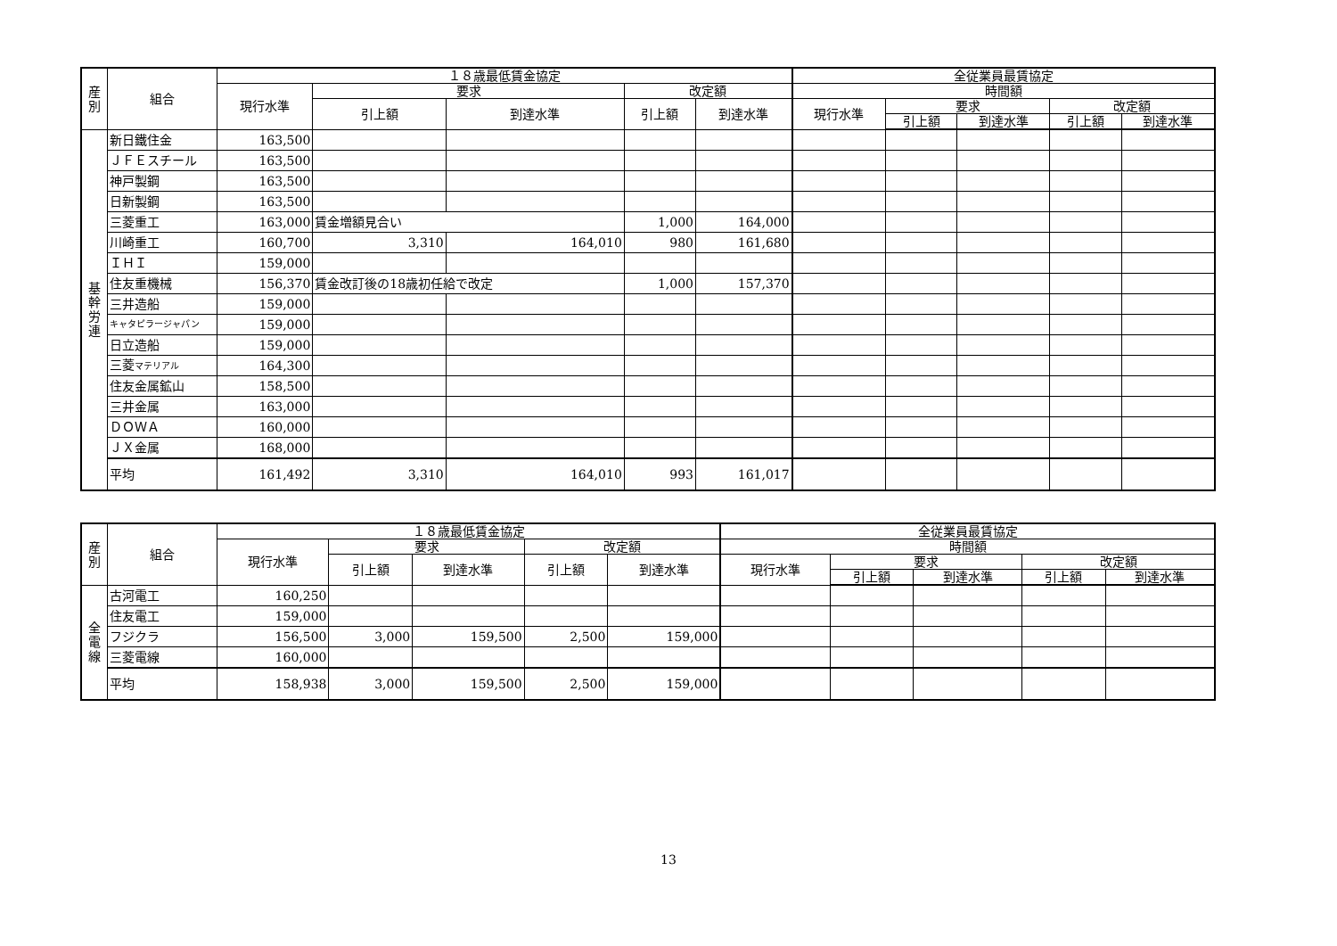| 産 別 | 組合 | １８歳最低賃金協定 | | | | | 全従業員最賃協定 | | | | |
| --- | --- | --- | --- | --- | --- | --- | --- | --- | --- | --- | --- |
| | | 現行水準 | 要求 | | 改定額 | | 時間額 | | | | |
| | | | 引上額 | 到達水準 | 引上額 | 到達水準 | 現行水準 | 要求 | | 改定額 | |
| | | | | | | | | 引上額 | 到達水準 | 引上額 | 到達水準 |
| 基 幹 労 連 | 新日鐵住金 | 163,500 | | | | | | | | | |
| | ＪＦＥスチール | 163,500 | | | | | | | | | |
| | 神戸製鋼 | 163,500 | | | | | | | | | |
| | 日新製鋼 | 163,500 | | | | | | | | | |
| | 三菱重工 | 163,000 | 賃金増額見合い | | 1,000 | 164,000 | | | | | |
| | 川崎重工 | 160,700 | 3,310 | 164,010 | 980 | 161,680 | | | | | |
| | ＩＨＩ | 159,000 | | | | | | | | | |
| | 住友重機械 | 156,370 | 賃金改訂後の18歳初任給で改定 | | 1,000 | 157,370 | | | | | |
| | 三井造船 | 159,000 | | | | | | | | | |
| | キャタピラージャパン | 159,000 | | | | | | | | | |
| | 日立造船 | 159,000 | | | | | | | | | |
| | 三菱 マテリアル | 164,300 | | | | | | | | | |
| | 住友金属鉱山 | 158,500 | | | | | | | | | |
| | 三井金属 | 163,000 | | | | | | | | | |
| | ＤＯＷＡ | 160,000 | | | | | | | | | |
| | ＪＸ金属 | 168,000 | | | | | | | | | |
| | 平均 | 161,492 | 3,310 | 164,010 | 993 | 161,017 | | | | | |
| 産 別 | 組合 | １８歳最低賃金協定 | | | | | 全従業員最賃協定 | | | | |
| --- | --- | --- | --- | --- | --- | --- | --- | --- | --- | --- | --- |
| | | 現行水準 | 要求 | | 改定額 | | 時間額 | | | | |
| | | | 引上額 | 到達水準 | 引上額 | 到達水準 | 現行水準 | 要求 | | 改定額 | |
| | | | | | | | | 引上額 | 到達水準 | 引上額 | 到達水準 |
| 全 電 線 | 古河電工 | 160,250 | | | | | | | | | |
| | 住友電工 | 159,000 | | | | | | | | | |
| | フジクラ | 156,500 | 3,000 | 159,500 | 2,500 | 159,000 | | | | | |
| | 三菱電線 | 160,000 | | | | | | | | | |
| | 平均 | 158,938 | 3,000 | 159,500 | 2,500 | 159,000 | | | | | |
13